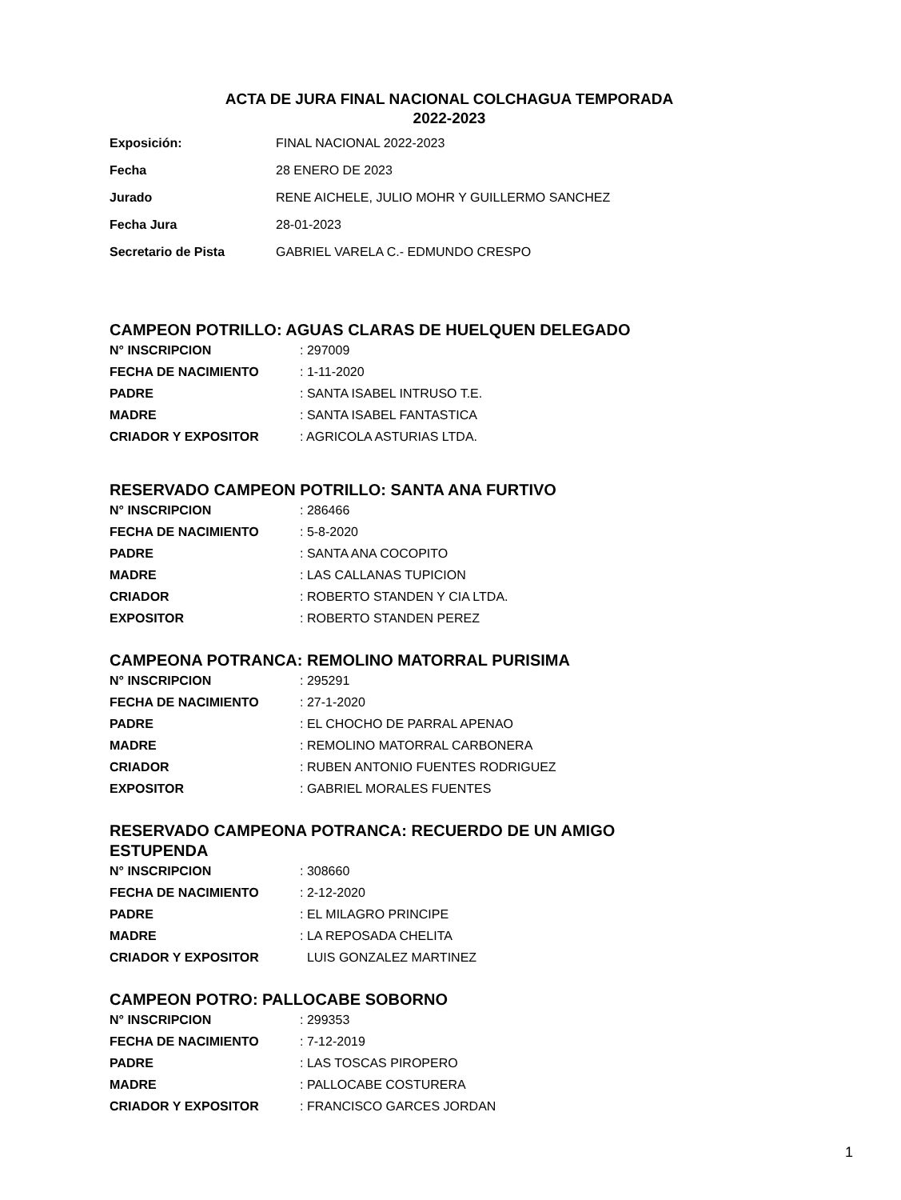ACTA DE JURA FINAL NACIONAL COLCHAGUA TEMPORADA
2022-2023
Exposición: FINAL NACIONAL 2022-2023
Fecha 28 ENERO DE 2023
Jurado RENE AICHELE, JULIO MOHR Y GUILLERMO SANCHEZ
Fecha Jura 28-01-2023
Secretario de Pista GABRIEL VARELA C.- EDMUNDO CRESPO
CAMPEON POTRILLO: AGUAS CLARAS DE HUELQUEN DELEGADO
N° INSCRIPCION: 297009
FECHA DE NACIMIENTO: 1-11-2020
PADRE: SANTA ISABEL INTRUSO T.E.
MADRE: SANTA ISABEL FANTASTICA
CRIADOR Y EXPOSITOR: AGRICOLA ASTURIAS LTDA.
RESERVADO CAMPEON POTRILLO: SANTA ANA FURTIVO
N° INSCRIPCION: 286466
FECHA DE NACIMIENTO: 5-8-2020
PADRE: SANTA ANA COCOPITO
MADRE: LAS CALLANAS TUPICION
CRIADOR: ROBERTO STANDEN Y CIA LTDA.
EXPOSITOR: ROBERTO STANDEN PEREZ
CAMPEONA POTRANCA: REMOLINO MATORRAL PURISIMA
N° INSCRIPCION: 295291
FECHA DE NACIMIENTO: 27-1-2020
PADRE: EL CHOCHO DE PARRAL APENAO
MADRE: REMOLINO MATORRAL CARBONERA
CRIADOR: RUBEN ANTONIO FUENTES RODRIGUEZ
EXPOSITOR: GABRIEL MORALES FUENTES
RESERVADO CAMPEONA POTRANCA: RECUERDO DE UN AMIGO
ESTUPENDA
N° INSCRIPCION: 308660
FECHA DE NACIMIENTO: 2-12-2020
PADRE: EL MILAGRO PRINCIPE
MADRE: LA REPOSADA CHELITA
CRIADOR Y EXPOSITOR LUIS GONZALEZ MARTINEZ
CAMPEON POTRO: PALLOCABE SOBORNO
N° INSCRIPCION: 299353
FECHA DE NACIMIENTO: 7-12-2019
PADRE: LAS TOSCAS PIROPERO
MADRE: PALLOCABE COSTURERA
CRIADOR Y EXPOSITOR: FRANCISCO GARCES JORDAN
1